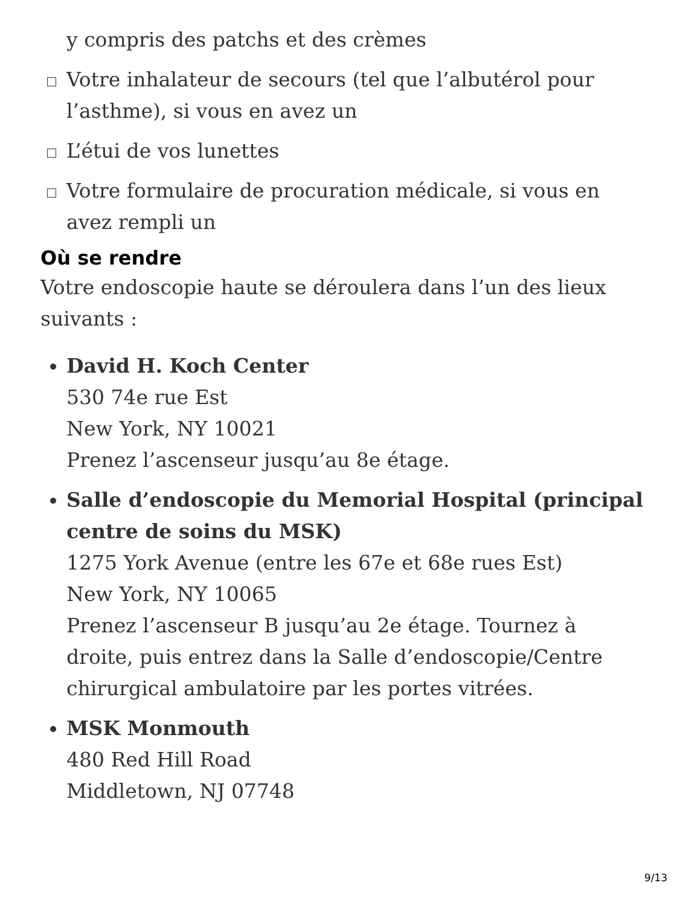y compris des patchs et des crèmes
Votre inhalateur de secours (tel que l’albutérol pour l’asthme), si vous en avez un
L’étui de vos lunettes
Votre formulaire de procuration médicale, si vous en avez rempli un
Où se rendre
Votre endoscopie haute se déroulera dans l’un des lieux suivants :
David H. Koch Center
530 74e rue Est
New York, NY 10021
Prenez l’ascenseur jusqu’au 8e étage.
Salle d’endoscopie du Memorial Hospital (principal centre de soins du MSK)
1275 York Avenue (entre les 67e et 68e rues Est)
New York, NY 10065
Prenez l’ascenseur B jusqu’au 2e étage. Tournez à droite, puis entrez dans la Salle d’endoscopie/Centre chirurgical ambulatoire par les portes vitrées.
MSK Monmouth
480 Red Hill Road
Middletown, NJ 07748
9/13